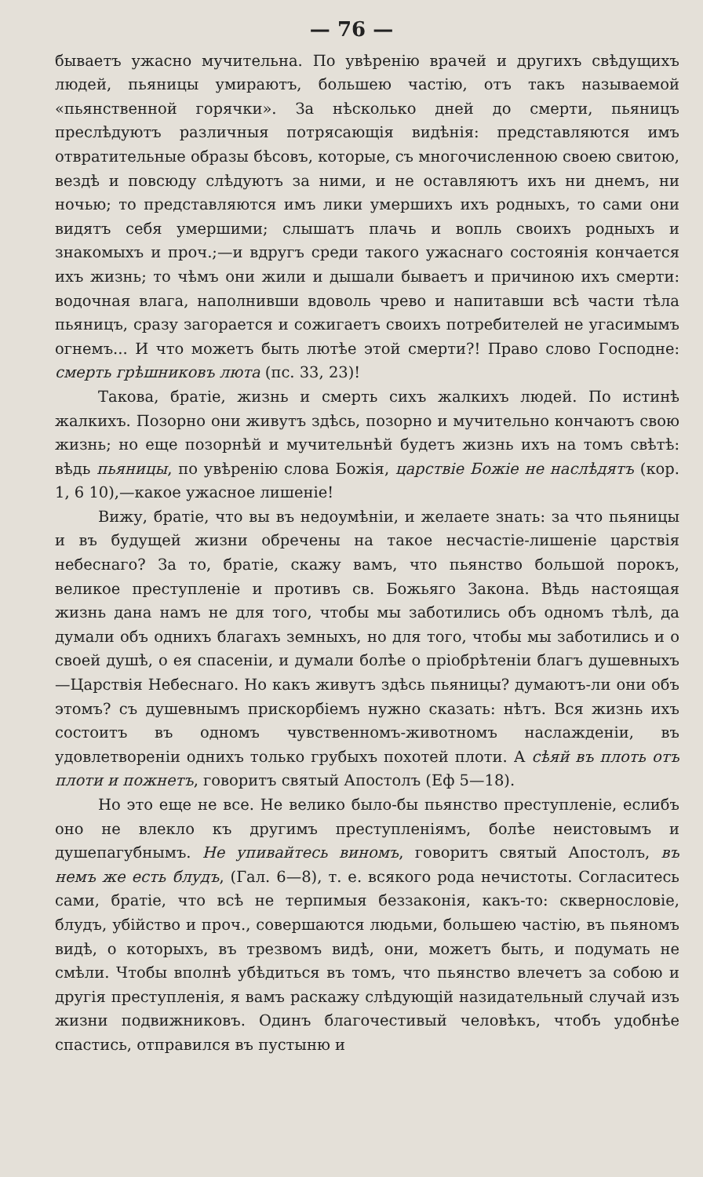— 76 —
бываетъ ужасно мучительна. По увѣренію врачей и другихъ свѣдущихъ людей, пьяницы умираютъ, большею частію, отъ такъ называемой «пьянственной горячки». За нѣсколько дней до смерти, пьяницъ преслѣдуютъ различныя потрясающія видѣнія: представляются имъ отвратительные образы бѣсовъ, которые, съ многочисленною своею свитою, вездѣ и повсюду слѣдуютъ за ними, и не оставляютъ ихъ ни днемъ, ни ночью; то представляются имъ лики умершихъ ихъ родныхъ, то сами они видятъ себя умершими; слышатъ плачь и вопль своихъ родныхъ и знакомыхъ и проч.;—и вдругъ среди такого ужаснаго состоянія кончается ихъ жизнь; то чѣмъ они жили и дышали бываетъ и причиною ихъ смерти: водочная влага, наполнивши вдоволь чрево и напитавши всѣ части тѣла пьяницъ, сразу загорается и сожигаетъ своихъ потребителей не угасимымъ огнемъ... И что можетъ быть лютѣе этой смерти?! Право слово Господне: смерть грѣшниковъ люта (пс. 33, 23)!
Такова, братіе, жизнь и смерть сихъ жалкихъ людей. По истинѣ жалкихъ. Позорно они живутъ здѣсь, позорно и мучительно кончаютъ свою жизнь; но еще позорнѣй и мучительнѣй будетъ жизнь ихъ на томъ свѣтѣ: вѣдь пьяницы, по увѣренію слова Божія, царствіе Божіе не наслѣдятъ (кор. 1, 6 10),—какое ужасное лишеніе!
Вижу, братіе, что вы въ недоумѣніи, и желаете знать: за что пьяницы и въ будущей жизни обречены на такое несчастіе-лишеніе царствія небеснаго? За то, братіе, скажу вамъ, что пьянство большой порокъ, великое преступленіе и противъ св. Божьяго Закона. Вѣдь настоящая жизнь дана намъ не для того, чтобы мы заботились объ одномъ тѣлѣ, да думали объ однихъ благахъ земныхъ, но для того, чтобы мы заботились и о своей душѣ, о ея спасеніи, и думали болѣе о пріобрѣтеніи благъ душевныхъ—Царствія Небеснаго. Но какъ живутъ здѣсь пьяницы? думаютъ-ли они объ этомъ? съ душевнымъ прискорбіемъ нужно сказать: нѣтъ. Вся жизнь ихъ состоитъ въ одномъ чувственномъ-животномъ наслажденіи, въ удовлетвореніи однихъ только грубыхъ похотей плоти. А сѣяй въ плоть отъ плоти и пожнетъ, говоритъ святый Апостолъ (Еф 5—18).
Но это еще не все. Не велико было-бы пьянство преступленіе, еслибъ оно не влекло къ другимъ преступленіямъ, болѣе неистовымъ и душепагубнымъ. Не упивайтесь виномъ, говоритъ святый Апостолъ, въ немъ же есть блудъ, (Гал. 6—8), т. е. всякого рода нечистоты. Согласитесь сами, братіе, что всѣ не терпимыя беззаконія, какъ-то: сквернословіе, блудъ, убійство и проч., совершаются людьми, большею частію, въ пьяномъ видѣ, о которыхъ, въ трезвомъ видѣ, они, можетъ быть, и подумать не смѣли. Чтобы вполнѣ убѣдиться въ томъ, что пьянство влечетъ за собою и другія преступленія, я вамъ раскажу слѣдующій назидательный случай изъ жизни подвижниковъ. Одинъ благочестивый человѣкъ, чтобъ удобнѣе спастись, отправился въ пустыню и